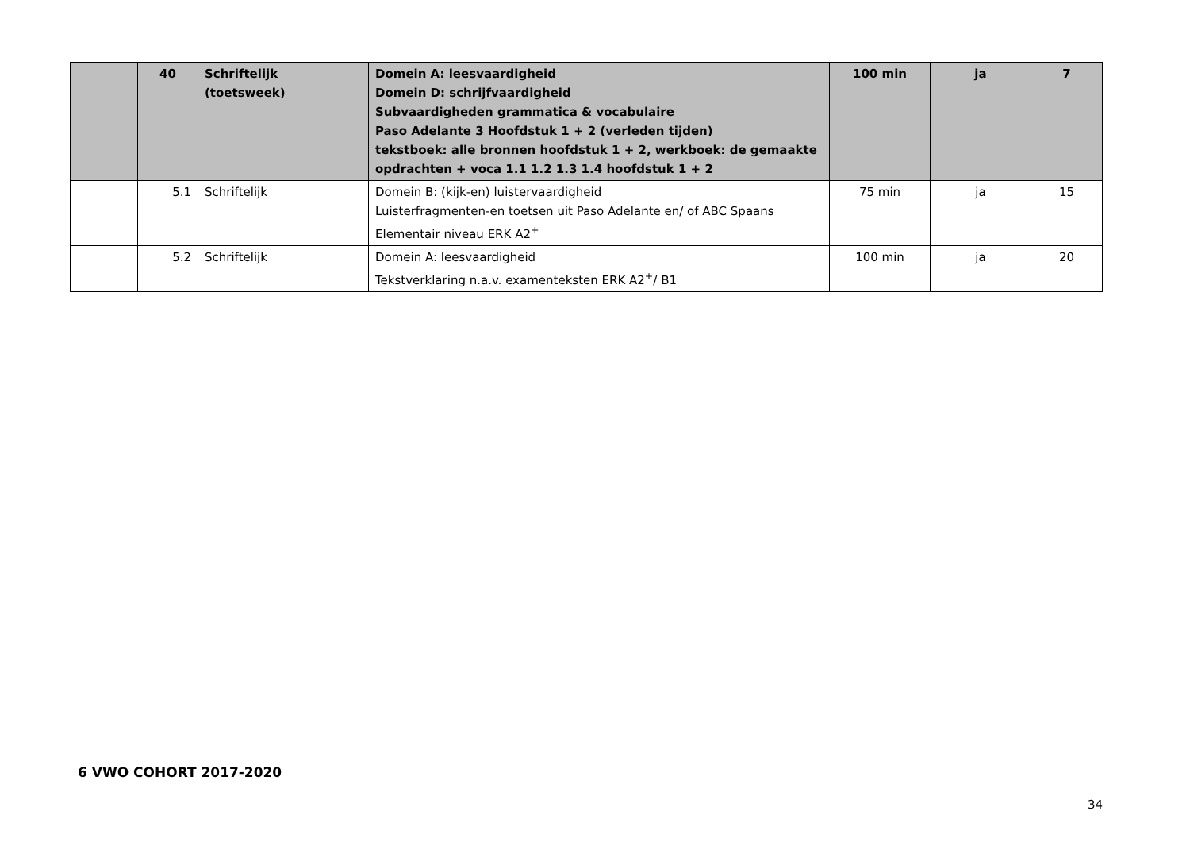| | 40 | Schriftelijk (toetsweek) | Domein A: leesvaardigheid Domein D: schrijfvaardigheid Subvaardigheden grammatica & vocabulaire Paso Adelante 3 Hoofdstuk 1 + 2 (verleden tijden) tekstboek: alle bronnen hoofdstuk 1 + 2, werkboek: de gemaakte opdrachten + voca 1.1 1.2 1.3 1.4 hoofdstuk 1 + 2 | 100 min | ja | 7 |
| | 5.1 | Schriftelijk | Domein B: (kijk-en) luistervaardigheid Luisterfragmenten-en toetsen uit Paso Adelante en/ of ABC Spaans Elementair niveau ERK A2<sup>+</sup> | 75 min | ja | 15 |
| | 5.2 | Schriftelijk | Domein A: leesvaardigheid Tekstverklaring n.a.v. examenteksten ERK A2<sup>+</sup>/ B1 | 100 min | ja | 20 |
6 VWO COHORT 2017-2020
34